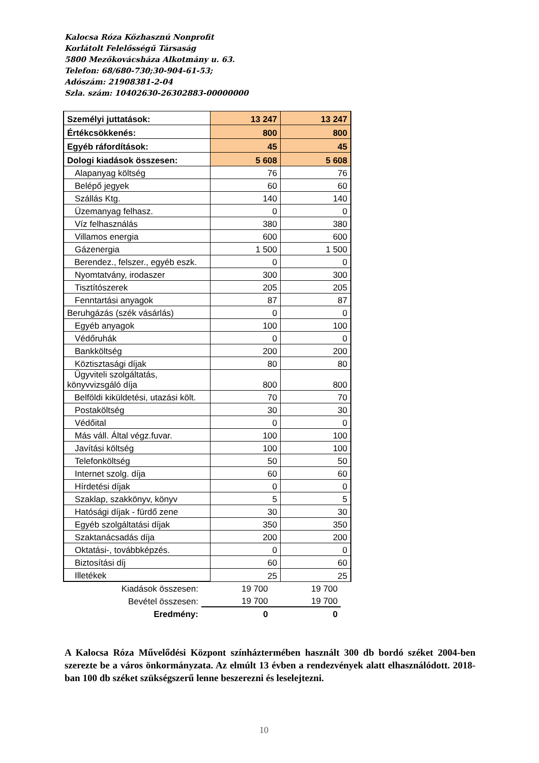Kalocsa Róza Közhasznú Nonprofit
Korlátolt Felelősségű Társaság
5800 Mezőkovácsháza Alkotmány u. 63.
Telefon: 68/680-730;30-904-61-53;
Adószám: 21908381-2-04
Szla. szám: 10402630-26302883-00000000
| Személyi juttatások: | 13 247 | 13 247 |
| Értékcsökkenés: | 800 | 800 |
| Egyéb ráfordítások: | 45 | 45 |
| Dologi kiadások összesen: | 5 608 | 5 608 |
| Alapanyag költség | 76 | 76 |
| Belépő jegyek | 60 | 60 |
| Szállás Ktg. | 140 | 140 |
| Üzemanyag felhasz. | 0 | 0 |
| Víz felhasználás | 380 | 380 |
| Villamos energia | 600 | 600 |
| Gázenergia | 1 500 | 1 500 |
| Berendez., felszer., egyéb eszk. | 0 | 0 |
| Nyomtatvány, irodaszer | 300 | 300 |
| Tisztítószerek | 205 | 205 |
| Fenntartási anyagok | 87 | 87 |
| Beruhgázás (szék vásárlás) | 0 | 0 |
| Egyéb anyagok | 100 | 100 |
| Védőruhák | 0 | 0 |
| Bankköltség | 200 | 200 |
| Köztisztasági díjak | 80 | 80 |
| Ügyviteli szolgáltatás, könyvvizsgáló díja | 800 | 800 |
| Belföldi kiküldetési, utazási költ. | 70 | 70 |
| Postaköltség | 30 | 30 |
| Védőital | 0 | 0 |
| Más váll. Által végz.fuvar. | 100 | 100 |
| Javítási költség | 100 | 100 |
| Telefonköltség | 50 | 50 |
| Internet szolg. díja | 60 | 60 |
| Hírdetési díjak | 0 | 0 |
| Szaklap, szakkönyv, könyv | 5 | 5 |
| Hatósági díjak - fürdő zene | 30 | 30 |
| Egyéb szolgáltatási díjak | 350 | 350 |
| Szaktanácsadás díja | 200 | 200 |
| Oktatási-, továbbképzés. | 0 | 0 |
| Biztosítási díj | 60 | 60 |
| Illetékek | 25 | 25 |
| Kiadások összesen: | 19 700 | 19 700 |
| Bevétel összesen: | 19 700 | 19 700 |
| Eredmény: | 0 | 0 |
A Kalocsa Róza Művelődési Központ színháztermében használt 300 db bordó széket 2004-ben szerezte be a város önkormányzata. Az elmúlt 13 évben a rendezvények alatt elhasználódott. 2018-ban 100 db széket szükségszerű lenne beszerezni és leselejtezni.
10